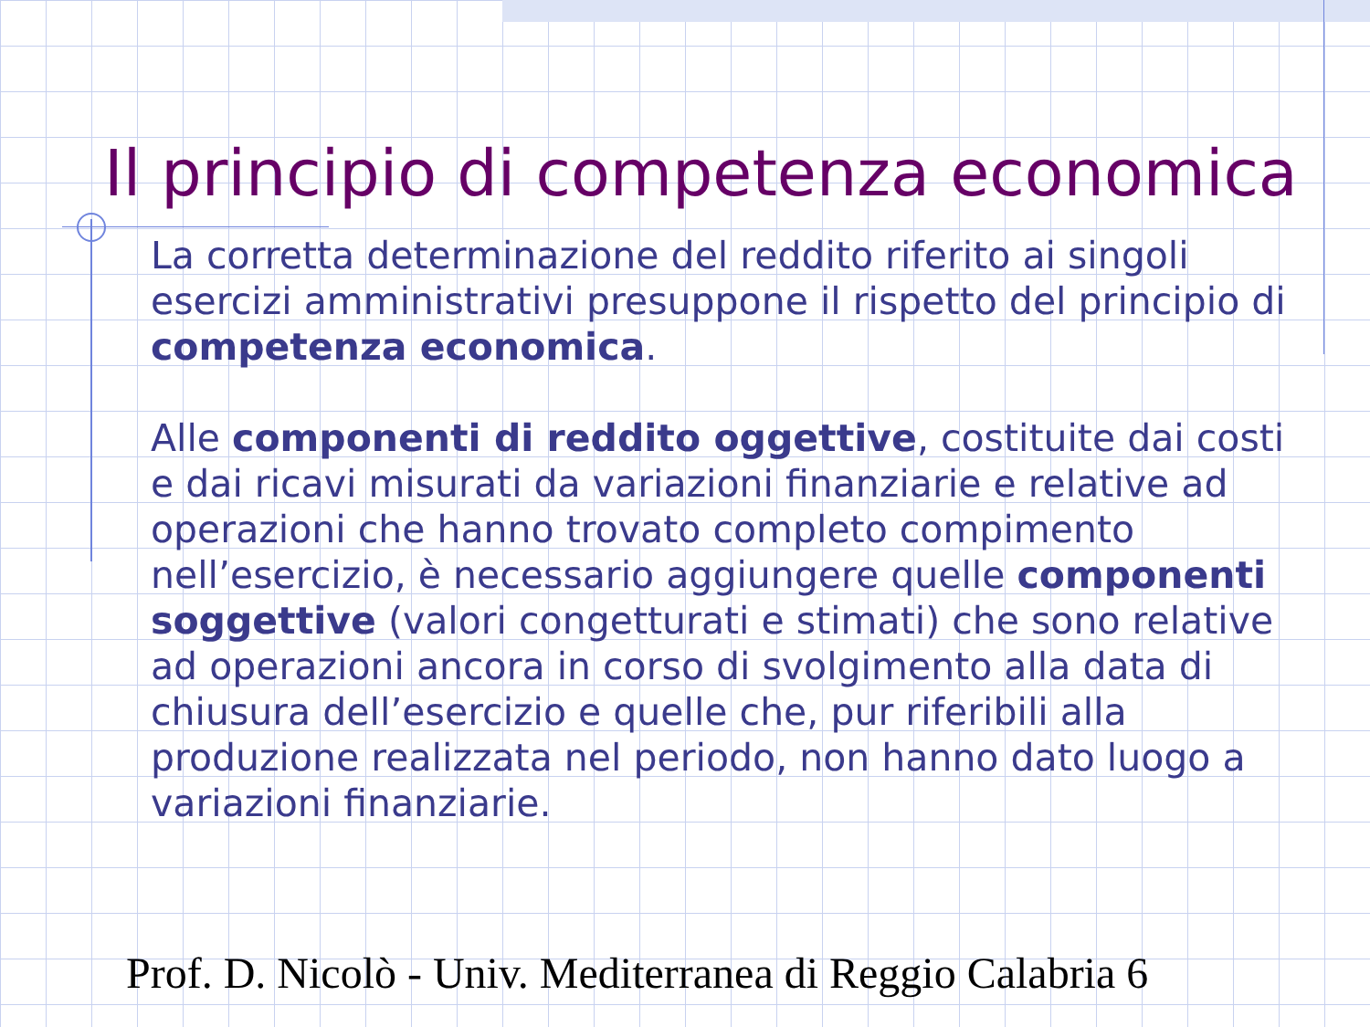Il principio di competenza economica
La corretta determinazione del reddito riferito ai singoli esercizi amministrativi presuppone il rispetto del principio di competenza economica.
Alle componenti di reddito oggettive, costituite dai costi e dai ricavi misurati da variazioni finanziarie e relative ad operazioni che hanno trovato completo compimento nell’esercizio, è necessario aggiungere quelle componenti soggettive (valori congetturati e stimati) che sono relative ad operazioni ancora in corso di svolgimento alla data di chiusura dell’esercizio e quelle che, pur riferibili alla produzione realizzata nel periodo, non hanno dato luogo a variazioni finanziarie.
Prof. D. Nicolò - Univ. Mediterranea di Reggio Calabria 6